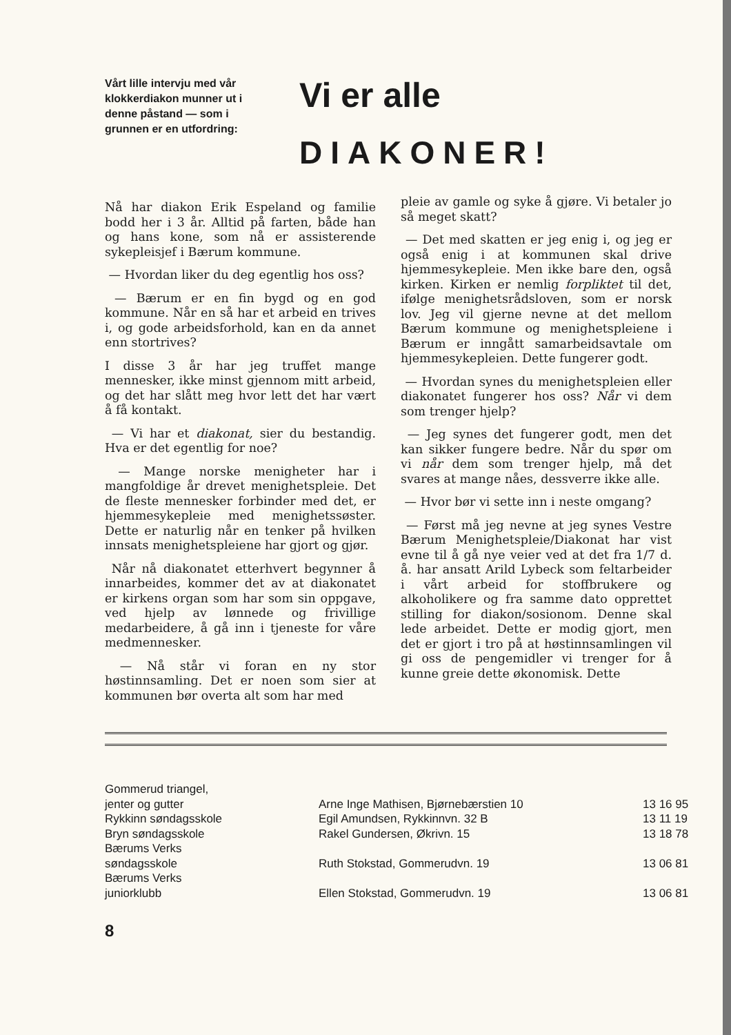Vårt lille intervju med vår klokkerdiakon munner ut i denne påstand — som i grunnen er en utfordring:
Vi er alle
DIAKONER!
Nå har diakon Erik Espeland og familie bodd her i 3 år. Alltid på farten, både han og hans kone, som nå er assisterende sykepleisjef i Bærum kommune.
— Hvordan liker du deg egentlig hos oss?
— Bærum er en fin bygd og en god kommune. Når en så har et arbeid en trives i, og gode arbeidsforhold, kan en da annet enn stortrives?
I disse 3 år har jeg truffet mange mennesker, ikke minst gjennom mitt arbeid, og det har slått meg hvor lett det har vært å få kontakt.
— Vi har et diakonat, sier du bestandig. Hva er det egentlig for noe?
— Mange norske menigheter har i mangfoldige år drevet menighetspleie. Det de fleste mennesker forbinder med det, er hjemmesykepleie med menighetssøster. Dette er naturlig når en tenker på hvilken innsats menighetspleiene har gjort og gjør.
Når nå diakonatet etterhvert begynner å innarbeides, kommer det av at diakonatet er kirkens organ som har som sin oppgave, ved hjelp av lønnede og frivillige medarbeidere, å gå inn i tjeneste for våre medmennesker.
— Nå står vi foran en ny stor høstinnsamling. Det er noen som sier at kommunen bør overta alt som har med
pleie av gamle og syke å gjøre. Vi betaler jo så meget skatt?
— Det med skatten er jeg enig i, og jeg er også enig i at kommunen skal drive hjemmesykepleie. Men ikke bare den, også kirken. Kirken er nemlig forpliktet til det, ifølge menighetsrådsloven, som er norsk lov. Jeg vil gjerne nevne at det mellom Bærum kommune og menighetspleiene i Bærum er inngått samarbeidsavtale om hjemmesykepleien. Dette fungerer godt.
— Hvordan synes du menighetspleien eller diakonatet fungerer hos oss? Når vi dem som trenger hjelp?
— Jeg synes det fungerer godt, men det kan sikker fungere bedre. Når du spør om vi når dem som trenger hjelp, må det svares at mange nåes, dessverre ikke alle.
— Hvor bør vi sette inn i neste omgang?
— Først må jeg nevne at jeg synes Vestre Bærum Menighetspleie/Diakonat har vist evne til å gå nye veier ved at det fra 1/7 d. å. har ansatt Arild Lybeck som feltarbeider i vårt arbeid for stoffbrukere og alkoholikere og fra samme dato opprettet stilling for diakon/sosionom. Denne skal lede arbeidet. Dette er modig gjort, men det er gjort i tro på at høstinnsamlingen vil gi oss de pengemidler vi trenger for å kunne greie dette økonomisk. Dette
| Gommerud triangel, | | |
| jenter og gutter | Arne Inge Mathisen, Bjørnebærstien 10 | 13 16 95 |
| Rykkinn søndagsskole | Egil Amundsen, Rykkinnvn. 32 B | 13 11 19 |
| Bryn søndagsskole | Rakel Gundersen, Økrivn. 15 | 13 18 78 |
| Bærums Verks | | |
| søndagsskole | Ruth Stokstad, Gommerudvn. 19 | 13 06 81 |
| Bærums Verks | | |
| juniorklubb | Ellen Stokstad, Gommerudvn. 19 | 13 06 81 |
8